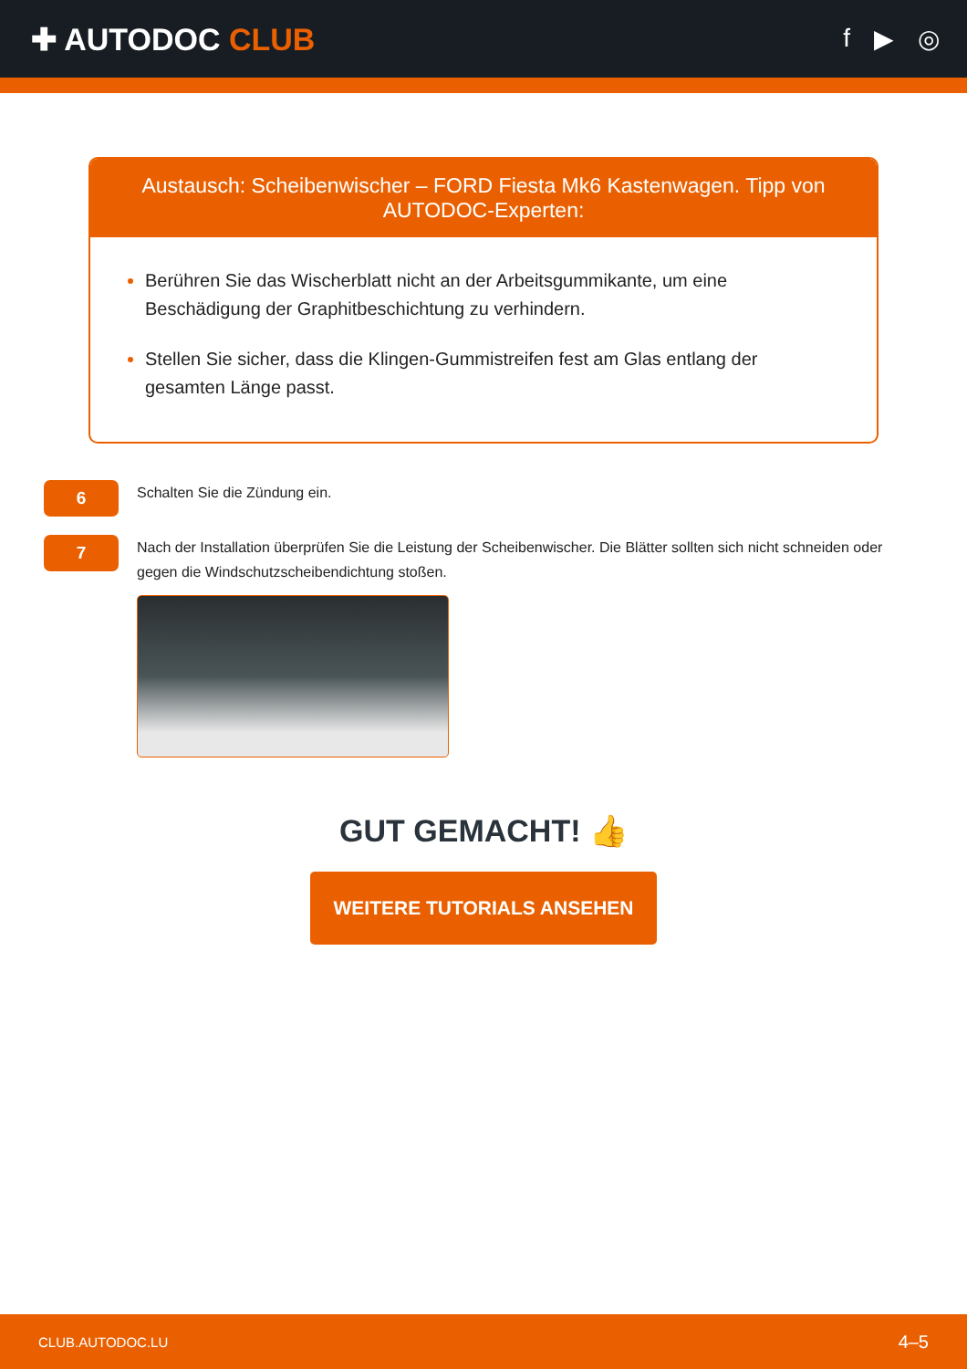✚ AUTODOC CLUB
f ▶ ◎
Austausch: Scheibenwischer – FORD Fiesta Mk6 Kastenwagen. Tipp von AUTODOC-Experten:
Berühren Sie das Wischerblatt nicht an der Arbeitsgummikante, um eine Beschädigung der Graphitbeschichtung zu verhindern.
Stellen Sie sicher, dass die Klingen-Gummistreifen fest am Glas entlang der gesamten Länge passt.
6
Schalten Sie die Zündung ein.
7
Nach der Installation überprüfen Sie die Leistung der Scheibenwischer. Die Blätter sollten sich nicht schneiden oder gegen die Windschutzscheibendichtung stoßen.
GUT GEMACHT! 👍
WEITERE TUTORIALS ANSEHEN
CLUB.AUTODOC.LU 4–5